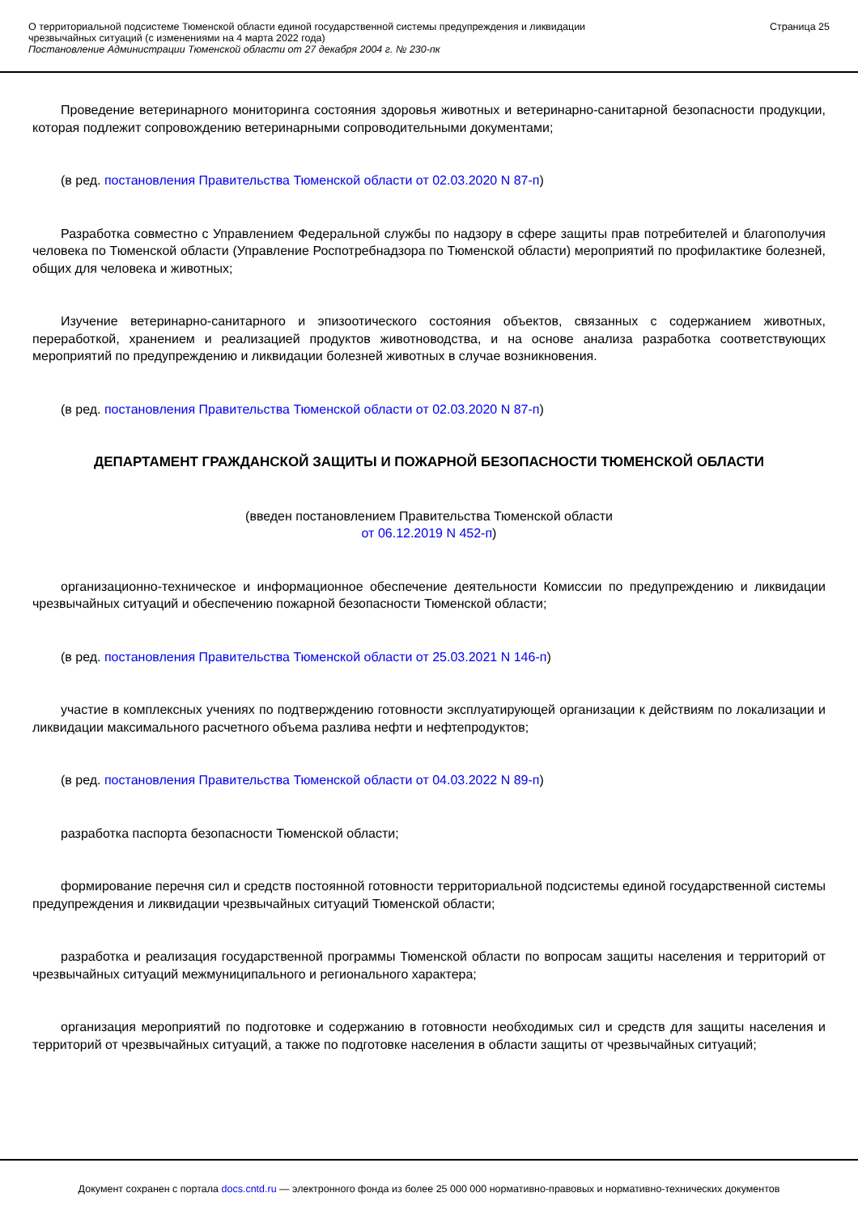О территориальной подсистеме Тюменской области единой государственной системы предупреждения и ликвидации
чрезвычайных ситуаций (с изменениями на 4 марта 2022 года)
Постановление Администрации Тюменской области от 27 декабря 2004 г. № 230-пк
Страница 25
Проведение ветеринарного мониторинга состояния здоровья животных и ветеринарно-санитарной безопасности продукции, которая подлежит сопровождению ветеринарными сопроводительными документами;
(в ред. постановления Правительства Тюменской области от 02.03.2020 N 87-п)
Разработка совместно с Управлением Федеральной службы по надзору в сфере защиты прав потребителей и благополучия человека по Тюменской области (Управление Роспотребнадзора по Тюменской области) мероприятий по профилактике болезней, общих для человека и животных;
Изучение ветеринарно-санитарного и эпизоотического состояния объектов, связанных с содержанием животных, переработкой, хранением и реализацией продуктов животноводства, и на основе анализа разработка соответствующих мероприятий по предупреждению и ликвидации болезней животных в случае возникновения.
(в ред. постановления Правительства Тюменской области от 02.03.2020 N 87-п)
ДЕПАРТАМЕНТ ГРАЖДАНСКОЙ ЗАЩИТЫ И ПОЖАРНОЙ БЕЗОПАСНОСТИ ТЮМЕНСКОЙ ОБЛАСТИ
(введен постановлением Правительства Тюменской области
от 06.12.2019 N 452-п)
организационно-техническое и информационное обеспечение деятельности Комиссии по предупреждению и ликвидации чрезвычайных ситуаций и обеспечению пожарной безопасности Тюменской области;
(в ред. постановления Правительства Тюменской области от 25.03.2021 N 146-п)
участие в комплексных учениях по подтверждению готовности эксплуатирующей организации к действиям по локализации и ликвидации максимального расчетного объема разлива нефти и нефтепродуктов;
(в ред. постановления Правительства Тюменской области от 04.03.2022 N 89-п)
разработка паспорта безопасности Тюменской области;
формирование перечня сил и средств постоянной готовности территориальной подсистемы единой государственной системы предупреждения и ликвидации чрезвычайных ситуаций Тюменской области;
разработка и реализация государственной программы Тюменской области по вопросам защиты населения и территорий от чрезвычайных ситуаций межмуниципального и регионального характера;
организация мероприятий по подготовке и содержанию в готовности необходимых сил и средств для защиты населения и территорий от чрезвычайных ситуаций, а также по подготовке населения в области защиты от чрезвычайных ситуаций;
Документ сохранен с портала docs.cntd.ru — электронного фонда из более 25 000 000 нормативно-правовых и нормативно-технических документов